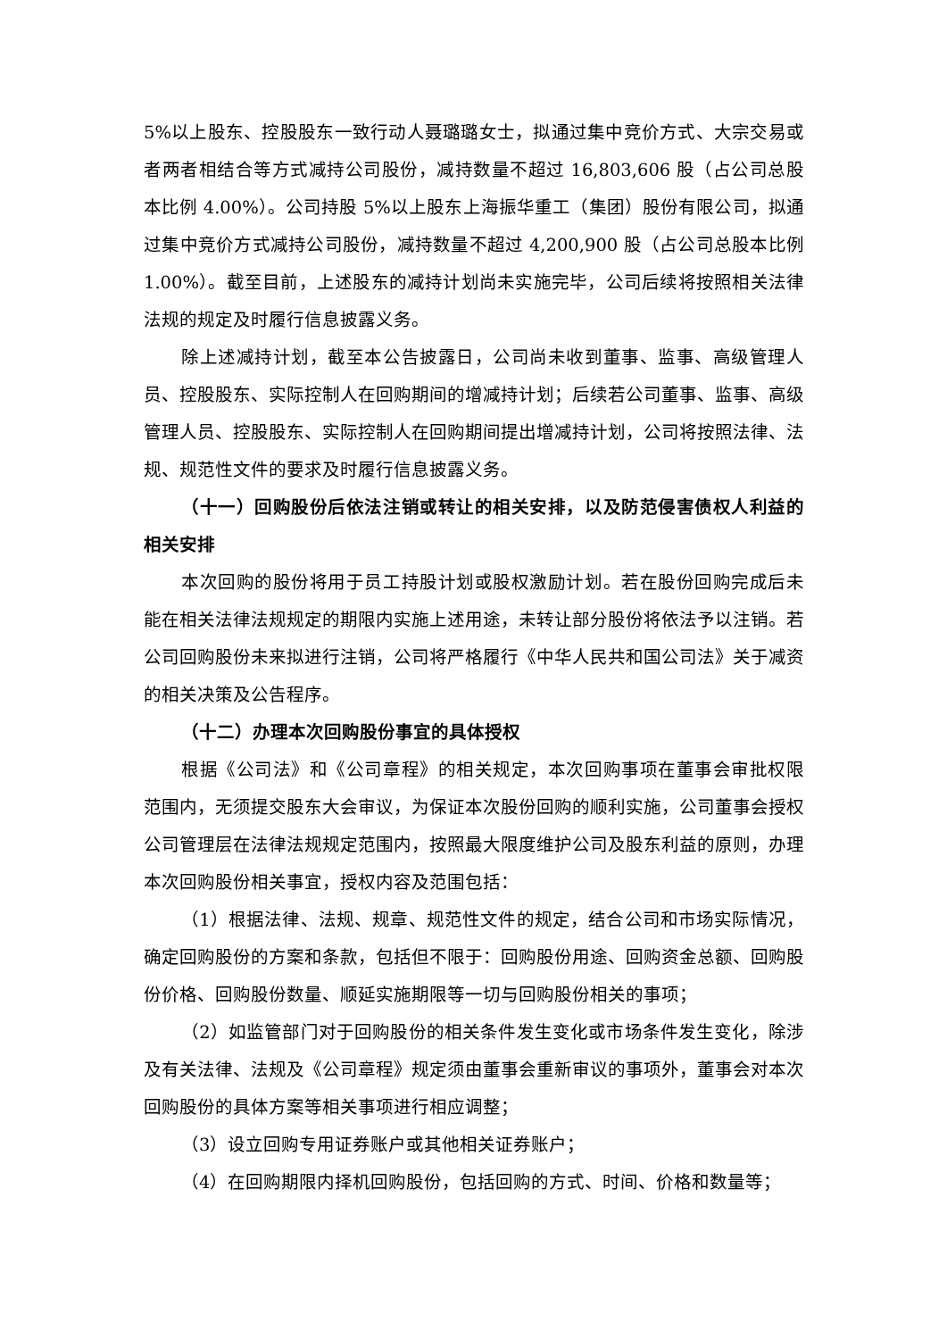5%以上股东、控股股东一致行动人聂璐璐女士，拟通过集中竞价方式、大宗交易或者两者相结合等方式减持公司股份，减持数量不超过 16,803,606 股（占公司总股本比例 4.00%）。公司持股 5%以上股东上海振华重工（集团）股份有限公司，拟通过集中竞价方式减持公司股份，减持数量不超过 4,200,900 股（占公司总股本比例 1.00%）。截至目前，上述股东的减持计划尚未实施完毕，公司后续将按照相关法律法规的规定及时履行信息披露义务。
除上述减持计划，截至本公告披露日，公司尚未收到董事、监事、高级管理人员、控股股东、实际控制人在回购期间的增减持计划；后续若公司董事、监事、高级管理人员、控股股东、实际控制人在回购期间提出增减持计划，公司将按照法律、法规、规范性文件的要求及时履行信息披露义务。
（十一）回购股份后依法注销或转让的相关安排，以及防范侵害债权人利益的相关安排
本次回购的股份将用于员工持股计划或股权激励计划。若在股份回购完成后未能在相关法律法规规定的期限内实施上述用途，未转让部分股份将依法予以注销。若公司回购股份未来拟进行注销，公司将严格履行《中华人民共和国公司法》关于减资的相关决策及公告程序。
（十二）办理本次回购股份事宜的具体授权
根据《公司法》和《公司章程》的相关规定，本次回购事项在董事会审批权限范围内，无须提交股东大会审议，为保证本次股份回购的顺利实施，公司董事会授权公司管理层在法律法规规定范围内，按照最大限度维护公司及股东利益的原则，办理本次回购股份相关事宜，授权内容及范围包括：
（1）根据法律、法规、规章、规范性文件的规定，结合公司和市场实际情况，确定回购股份的方案和条款，包括但不限于：回购股份用途、回购资金总额、回购股份价格、回购股份数量、顺延实施期限等一切与回购股份相关的事项；
（2）如监管部门对于回购股份的相关条件发生变化或市场条件发生变化，除涉及有关法律、法规及《公司章程》规定须由董事会重新审议的事项外，董事会对本次回购股份的具体方案等相关事项进行相应调整；
（3）设立回购专用证券账户或其他相关证券账户；
（4）在回购期限内择机回购股份，包括回购的方式、时间、价格和数量等；